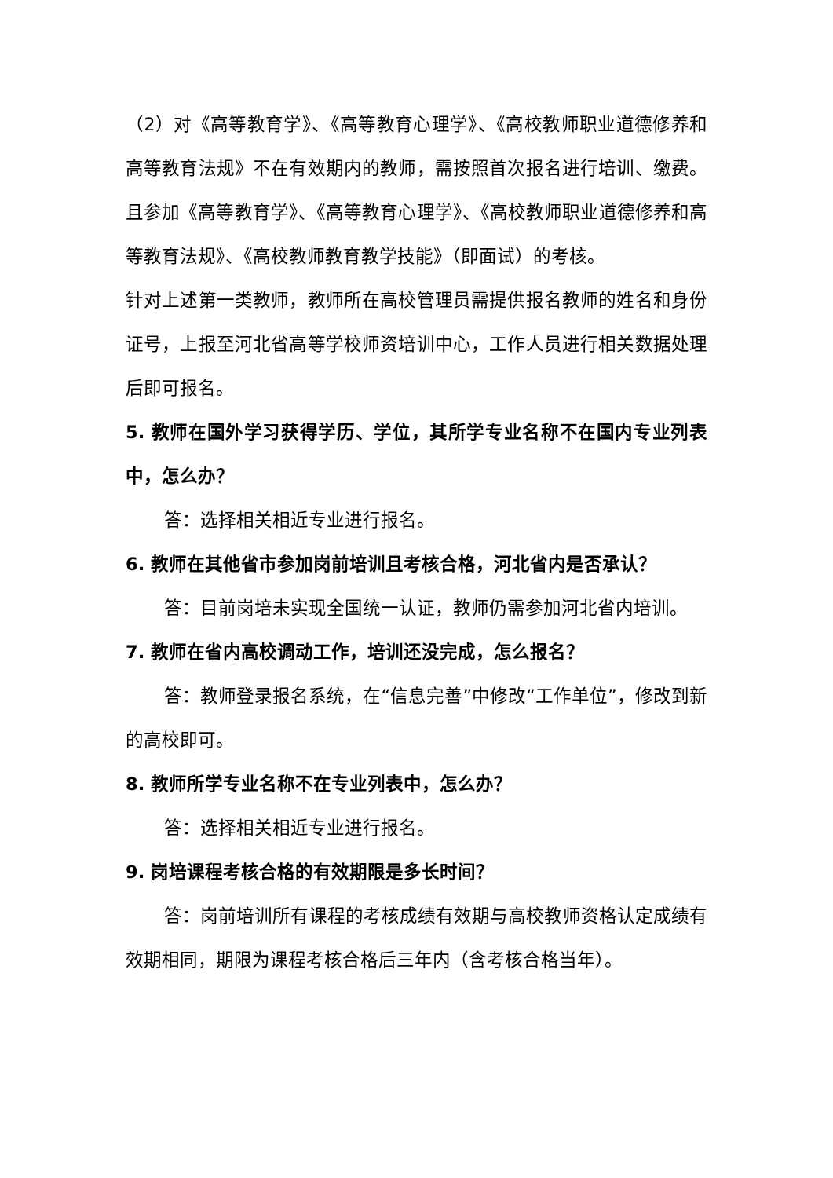（2）对《高等教育学》、《高等教育心理学》、《高校教师职业道德修养和高等教育法规》不在有效期内的教师，需按照首次报名进行培训、缴费。且参加《高等教育学》、《高等教育心理学》、《高校教师职业道德修养和高等教育法规》、《高校教师教育教学技能》（即面试）的考核。
针对上述第一类教师，教师所在高校管理员需提供报名教师的姓名和身份证号，上报至河北省高等学校师资培训中心，工作人员进行相关数据处理后即可报名。
5. 教师在国外学习获得学历、学位，其所学专业名称不在国内专业列表中，怎么办？
答：选择相关相近专业进行报名。
6. 教师在其他省市参加岗前培训且考核合格，河北省内是否承认？
答：目前岗培未实现全国统一认证，教师仍需参加河北省内培训。
7. 教师在省内高校调动工作，培训还没完成，怎么报名？
答：教师登录报名系统，在“信息完善”中修改“工作单位”，修改到新的高校即可。
8. 教师所学专业名称不在专业列表中，怎么办？
答：选择相关相近专业进行报名。
9. 岗培课程考核合格的有效期限是多长时间？
答：岗前培训所有课程的考核成绩有效期与高校教师资格认定成绩有效期相同，期限为课程考核合格后三年内（含考核合格当年）。